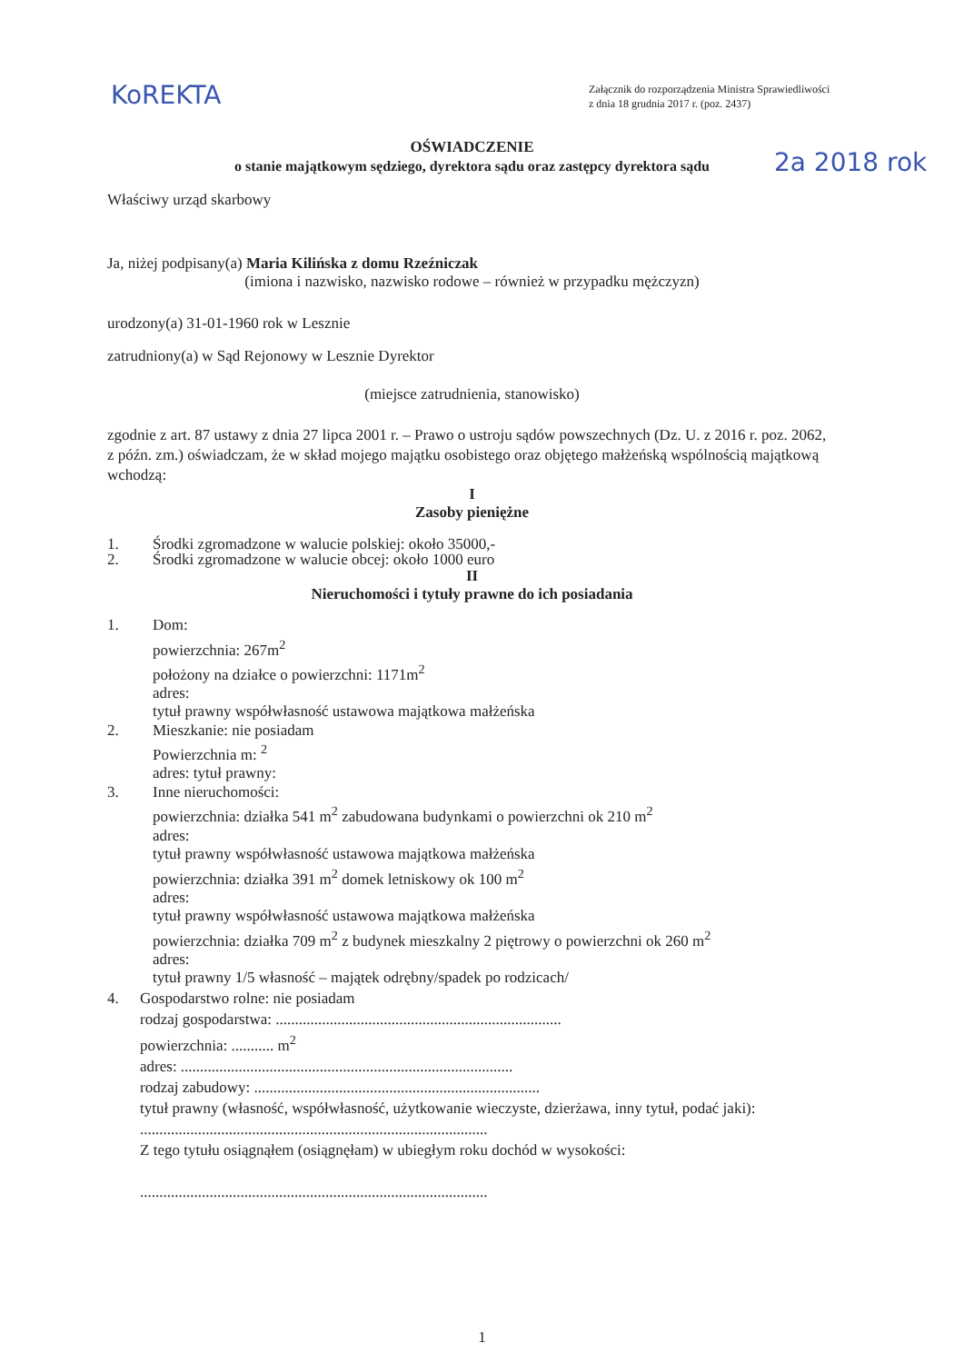KoREKTA
2a 2018 rok
Załącznik do rozporządzenia Ministra Sprawiedliwości
z dnia 18 grudnia 2017 r. (poz. 2437)
OŚWIADCZENIE
o stanie majątkowym sędziego, dyrektora sądu oraz zastępcy dyrektora sądu
Właściwy urząd skarbowy
Ja, niżej podpisany(a) Maria Kilińska z domu Rzeźniczak
(imiona i nazwisko, nazwisko rodowe – również w przypadku mężczyzn)
urodzony(a) 31-01-1960 rok w Lesznie
zatrudniony(a) w Sąd Rejonowy w Lesznie Dyrektor
(miejsce zatrudnienia, stanowisko)
zgodnie z art. 87 ustawy z dnia 27 lipca 2001 r. – Prawo o ustroju sądów powszechnych (Dz. U. z 2016 r. poz. 2062, z późn. zm.) oświadczam, że w skład mojego majątku osobistego oraz objętego małżeńską wspólnością majątkową wchodzą:
I
Zasoby pieniężne
1. Środki zgromadzone w walucie polskiej: około 35000,-
2. Środki zgromadzone w walucie obcej: około 1000 euro
II
Nieruchomości i tytuły prawne do ich posiadania
1. Dom:
powierzchnia: 267m<sup>2</sup>
położony na działce o powierzchni: 1171m<sup>2</sup>
adres:
tytuł prawny współwłasność ustawowa majątkowa małżeńska
2. Mieszkanie: nie posiadam
Powierzchnia m: <sup>2</sup>
adres: tytuł prawny:
3. Inne nieruchomości:
powierzchnia: działka 541 m<sup>2</sup> zabudowana budynkami o powierzchni ok 210 m<sup>2</sup>
adres:
tytuł prawny współwłasność ustawowa majątkowa małżeńska
powierzchnia: działka 391 m<sup>2</sup> domek letniskowy ok 100 m<sup>2</sup>
adres:
tytuł prawny współwłasność ustawowa majątkowa małżeńska
powierzchnia: działka 709 m<sup>2</sup> z budynek mieszkalny 2 piętrowy o powierzchni ok 260 m<sup>2</sup>
adres:
tytuł prawny 1/5 własność – majątek odrębny/spadek po rodzicach/
4. Gospodarstwo rolne: nie posiadam
rodzaj gospodarstwa: ..........................................................................
powierzchnia: ........... m<sup>2</sup>
adres: ......................................................................................
rodzaj zabudowy: ..........................................................................
tytuł prawny (własność, współwłasność, użytkowanie wieczyste, dzierżawa, inny tytuł, podać jaki): ..........................................................................................
Z tego tytułu osiągnąłem (osiągnęłam) w ubiegłym roku dochód w wysokości:
..........................................................................................
1